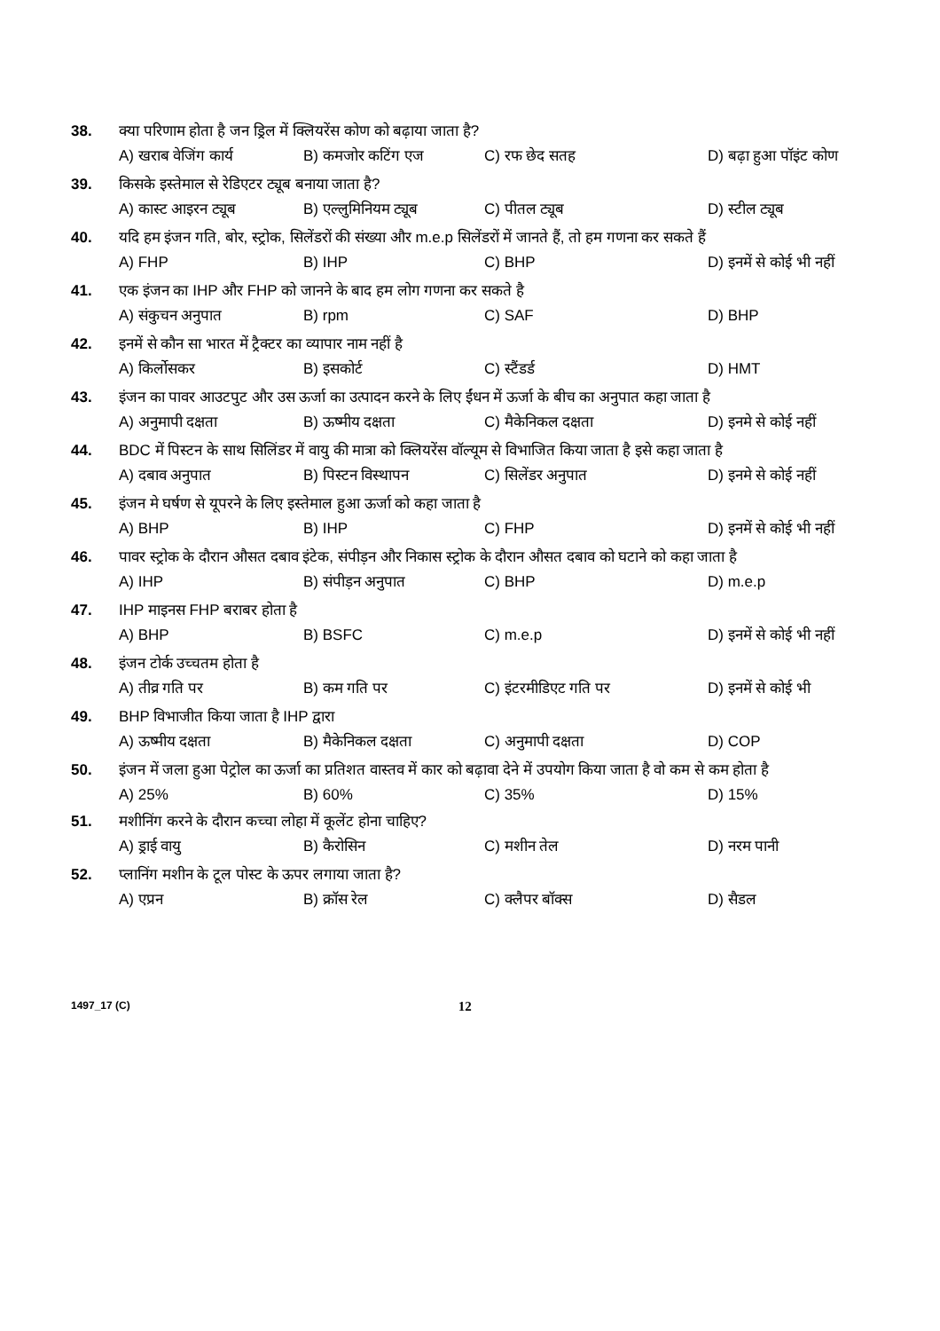38. क्या परिणाम होता है जन ड्रिल में क्लियरेंस कोण को बढ़ाया जाता है?
A) खराब वेजिंग कार्य B) कमजोर कटिंग एज C) रफ छेद सतह D) बढ़ा हुआ पॉइंट कोण
39. किसके इस्तेमाल से रेडिएटर ट्यूब बनाया जाता है?
A) कास्ट आइरन ट्यूब B) एल्लुमिनियम ट्यूब C) पीतल ट्यूब D) स्टील ट्यूब
40. यदि हम इंजन गति, बोर, स्ट्रोक, सिलेंडरों की संख्या और m.e.p सिलेंडरों में जानते हैं, तो हम गणना कर सकते हैं
A) FHP B) IHP C) BHP D) इनमें से कोई भी नहीं
41. एक इंजन का IHP और FHP को जानने के बाद हम लोग गणना कर सकते है
A) संकुचन अनुपात B) rpm C) SAF D) BHP
42. इनमें से कौन सा भारत में ट्रैक्टर का व्यापार नाम नहीं है
A) किर्लोसकर B) इसकोर्ट C) स्टैंडर्ड D) HMT
43. इंजन का पावर आउटपुट और उस ऊर्जा का उत्पादन करने के लिए ईंधन में ऊर्जा के बीच का अनुपात कहा जाता है
A) अनुमापी दक्षता B) ऊष्मीय दक्षता C) मैकेनिकल दक्षता D) इनमे से कोई नहीं
44. BDC में पिस्टन के साथ सिलिंडर में वायु की मात्रा को क्लियरेंस वॉल्यूम से विभाजित किया जाता है इसे कहा जाता है
A) दबाव अनुपात B) पिस्टन विस्थापन C) सिलेंडर अनुपात D) इनमे से कोई नहीं
45. इंजन मे घर्षण से यूपरने के लिए इस्तेमाल हुआ ऊर्जा को कहा जाता है
A) BHP B) IHP C) FHP D) इनमें से कोई भी नहीं
46. पावर स्ट्रोक के दौरान औसत दबाव इंटेक, संपीड़न और निकास स्ट्रोक के दौरान औसत दबाव को घटाने को कहा जाता है
A) IHP B) संपीड़न अनुपात C) BHP D) m.e.p
47. IHP माइनस FHP बराबर होता है
A) BHP B) BSFC C) m.e.p D) इनमें से कोई भी नहीं
48. इंजन टोर्क उच्चतम होता है
A) तीव्र गति पर B) कम गति पर C) इंटरमीडिएट गति पर D) इनमें से कोई भी
49. BHP विभाजीत किया जाता है IHP द्वारा
A) ऊष्मीय दक्षता B) मैकेनिकल दक्षता C) अनुमापी दक्षता D) COP
50. इंजन में जला हुआ पेट्रोल का ऊर्जा का प्रतिशत वास्तव में कार को बढ़ावा देने में उपयोग किया जाता है वो कम से कम होता है
A) 25% B) 60% C) 35% D) 15%
51. मशीनिंग करने के दौरान कच्चा लोहा में कूलेंट होना चाहिए?
A) ड्राई वायु B) कैरोसिन C) मशीन तेल D) नरम पानी
52. प्लानिंग मशीन के टूल पोस्ट के ऊपर लगाया जाता है?
A) एप्रन B) क्रॉस रेल C) क्लैपर बॉक्स D) सैडल
1497_17 (C) 12